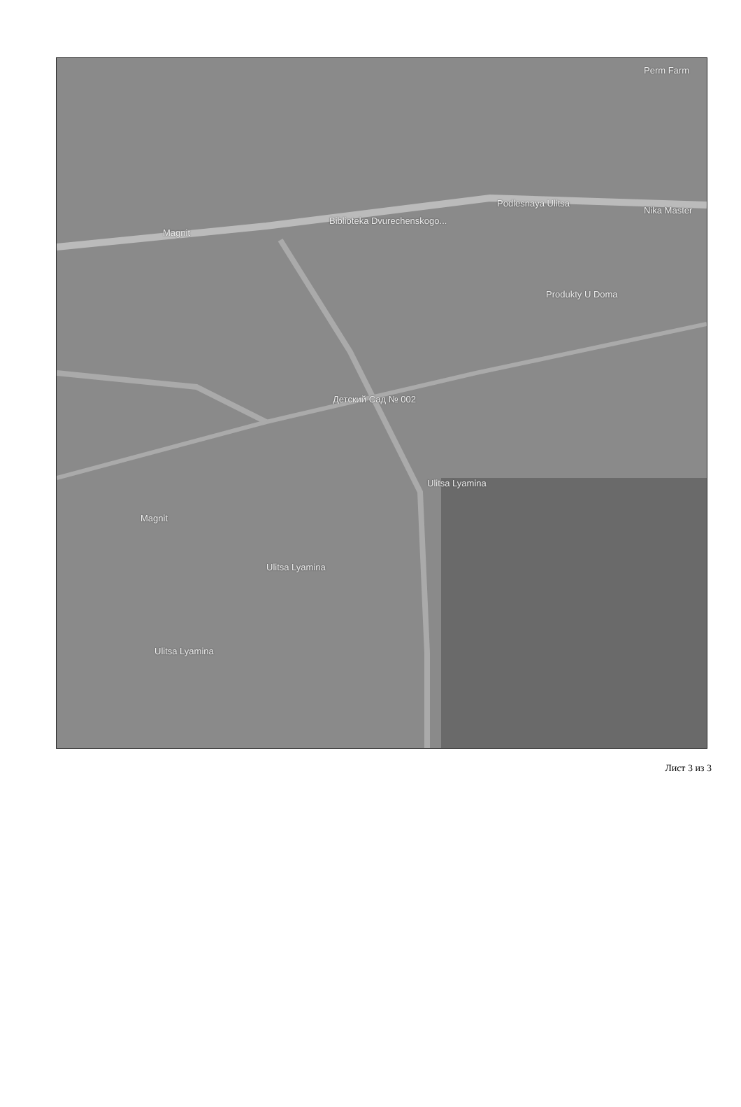Magnit
Biblioteka Dvurechenskogo...
Podlesnaya Ulitsa
Детский Сад № 002
Produkty U Doma
Magnit
Ulitsa Lyamina
Ulitsa Lyamina
Ulitsa Lyamina
Perm Farm
Nika Master
Лист 3 из 3